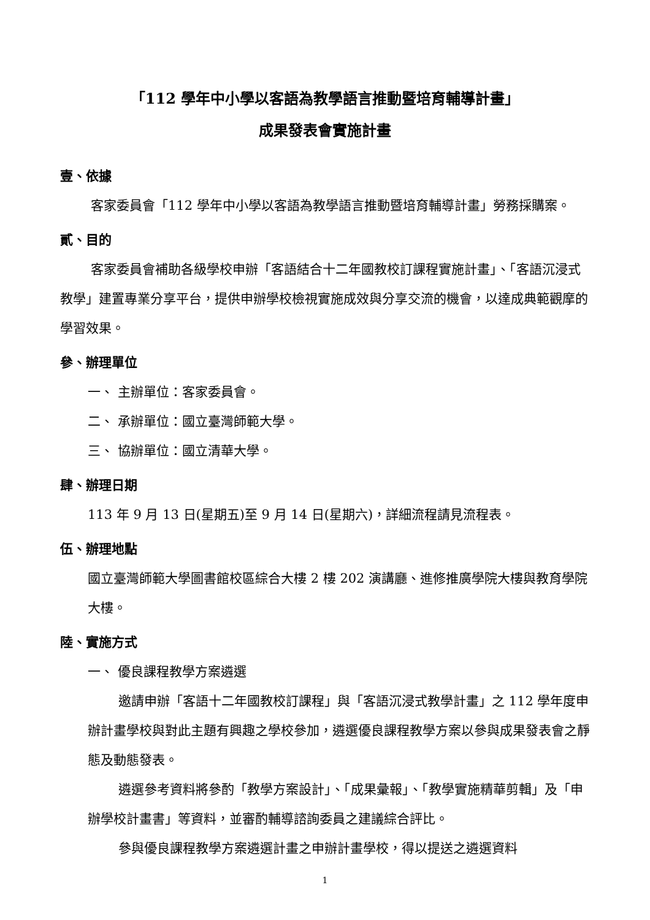「112 學年中小學以客語為教學語言推動暨培育輔導計畫」
成果發表會實施計畫
壹、依據
客家委員會「112 學年中小學以客語為教學語言推動暨培育輔導計畫」勞務採購案。
貳、目的
客家委員會補助各級學校申辦「客語結合十二年國教校訂課程實施計畫」、「客語沉浸式教學」建置專業分享平台，提供申辦學校檢視實施成效與分享交流的機會，以達成典範觀摩的學習效果。
參、辦理單位
一、 主辦單位：客家委員會。
二、 承辦單位：國立臺灣師範大學。
三、 協辦單位：國立清華大學。
肆、辦理日期
113 年 9 月 13 日(星期五)至 9 月 14 日(星期六)，詳細流程請見流程表。
伍、辦理地點
國立臺灣師範大學圖書館校區綜合大樓 2 樓 202 演講廳、進修推廣學院大樓與教育學院大樓。
陸、實施方式
一、 優良課程教學方案遴選
邀請申辦「客語十二年國教校訂課程」與「客語沉浸式教學計畫」之 112 學年度申辦計畫學校與對此主題有興趣之學校參加，遴選優良課程教學方案以參與成果發表會之靜態及動態發表。
遴選參考資料將參酌「教學方案設計」、「成果彙報」、「教學實施精華剪輯」及「申辦學校計畫書」等資料，並審酌輔導諮詢委員之建議綜合評比。
參與優良課程教學方案遴選計畫之申辦計畫學校，得以提送之遴選資料
1